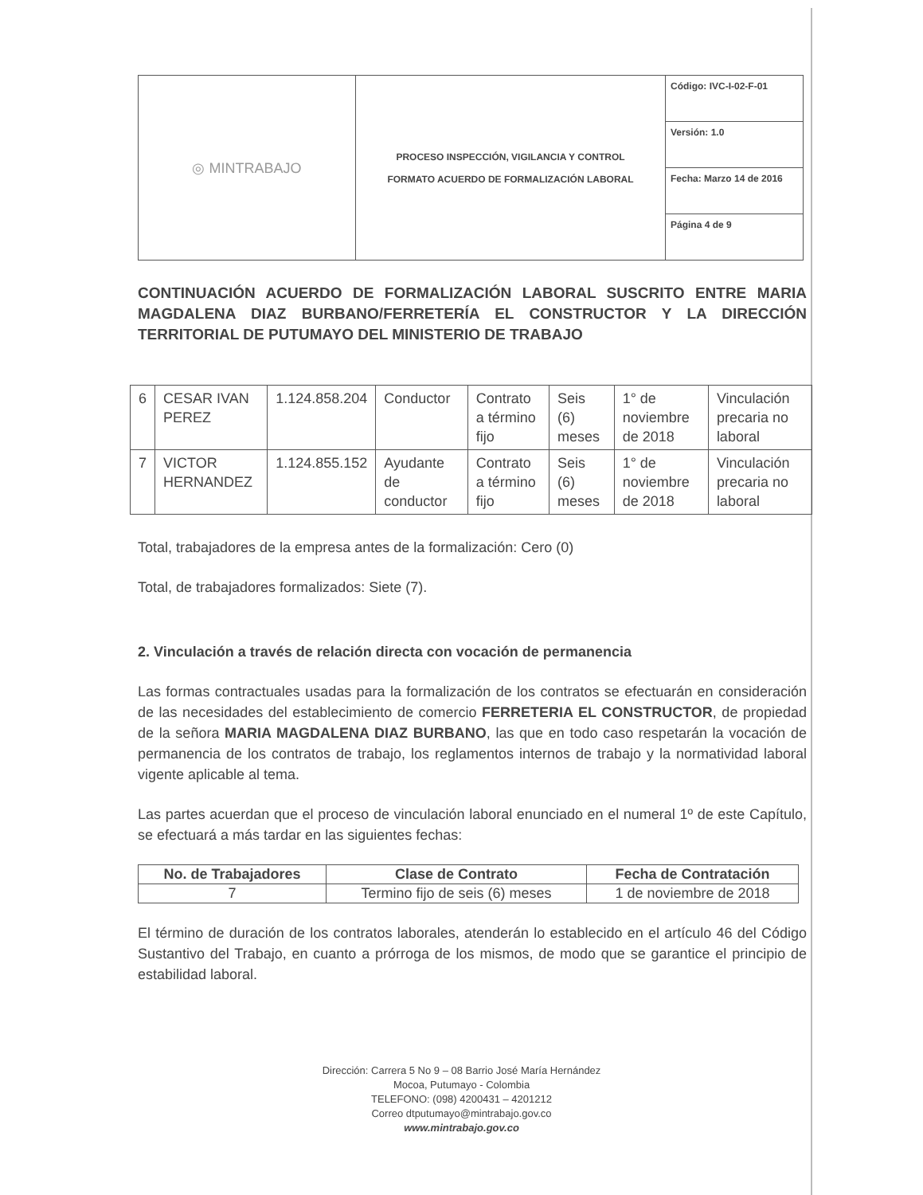| ◎ MINTRABAJO | PROCESO INSPECCIÓN, VIGILANCIA Y CONTROL FORMATO ACUERDO DE FORMALIZACIÓN LABORAL | Código: IVC-I-02-F-01 |
| | | Versión: 1.0 |
| | | Fecha: Marzo 14 de 2016 |
| | | Página 4 de 9 |
CONTINUACIÓN ACUERDO DE FORMALIZACIÓN LABORAL SUSCRITO ENTRE MARIA MAGDALENA DIAZ BURBANO/FERRETERÍA EL CONSTRUCTOR Y LA DIRECCIÓN TERRITORIAL DE PUTUMAYO DEL MINISTERIO DE TRABAJO
| 6 | CESAR IVAN PEREZ | 1.124.858.204 | Conductor | Contrato a término fijo | Seis (6) meses | 1° de noviembre de 2018 | Vinculación precaria no laboral |
| 7 | VICTOR HERNANDEZ | 1.124.855.152 | Ayudante de conductor | Contrato a término fijo | Seis (6) meses | 1° de noviembre de 2018 | Vinculación precaria no laboral |
Total, trabajadores de la empresa antes de la formalización: Cero (0)
Total, de trabajadores formalizados: Siete (7).
2. Vinculación a través de relación directa con vocación de permanencia
Las formas contractuales usadas para la formalización de los contratos se efectuarán en consideración de las necesidades del establecimiento de comercio FERRETERIA EL CONSTRUCTOR, de propiedad de la señora MARIA MAGDALENA DIAZ BURBANO, las que en todo caso respetarán la vocación de permanencia de los contratos de trabajo, los reglamentos internos de trabajo y la normatividad laboral vigente aplicable al tema.
Las partes acuerdan que el proceso de vinculación laboral enunciado en el numeral 1º de este Capítulo, se efectuará a más tardar en las siguientes fechas:
| No. de Trabajadores | Clase de Contrato | Fecha de Contratación |
| --- | --- | --- |
| 7 | Termino fijo de seis (6) meses | 1 de noviembre de 2018 |
El término de duración de los contratos laborales, atenderán lo establecido en el artículo 46 del Código Sustantivo del Trabajo, en cuanto a prórroga de los mismos, de modo que se garantice el principio de estabilidad laboral.
Dirección: Carrera 5 No 9 – 08 Barrio José María Hernández
Mocoa, Putumayo - Colombia
TELEFONO: (098) 4200431 – 4201212
Correo dtputumayo@mintrabajo.gov.co
www.mintrabajo.gov.co